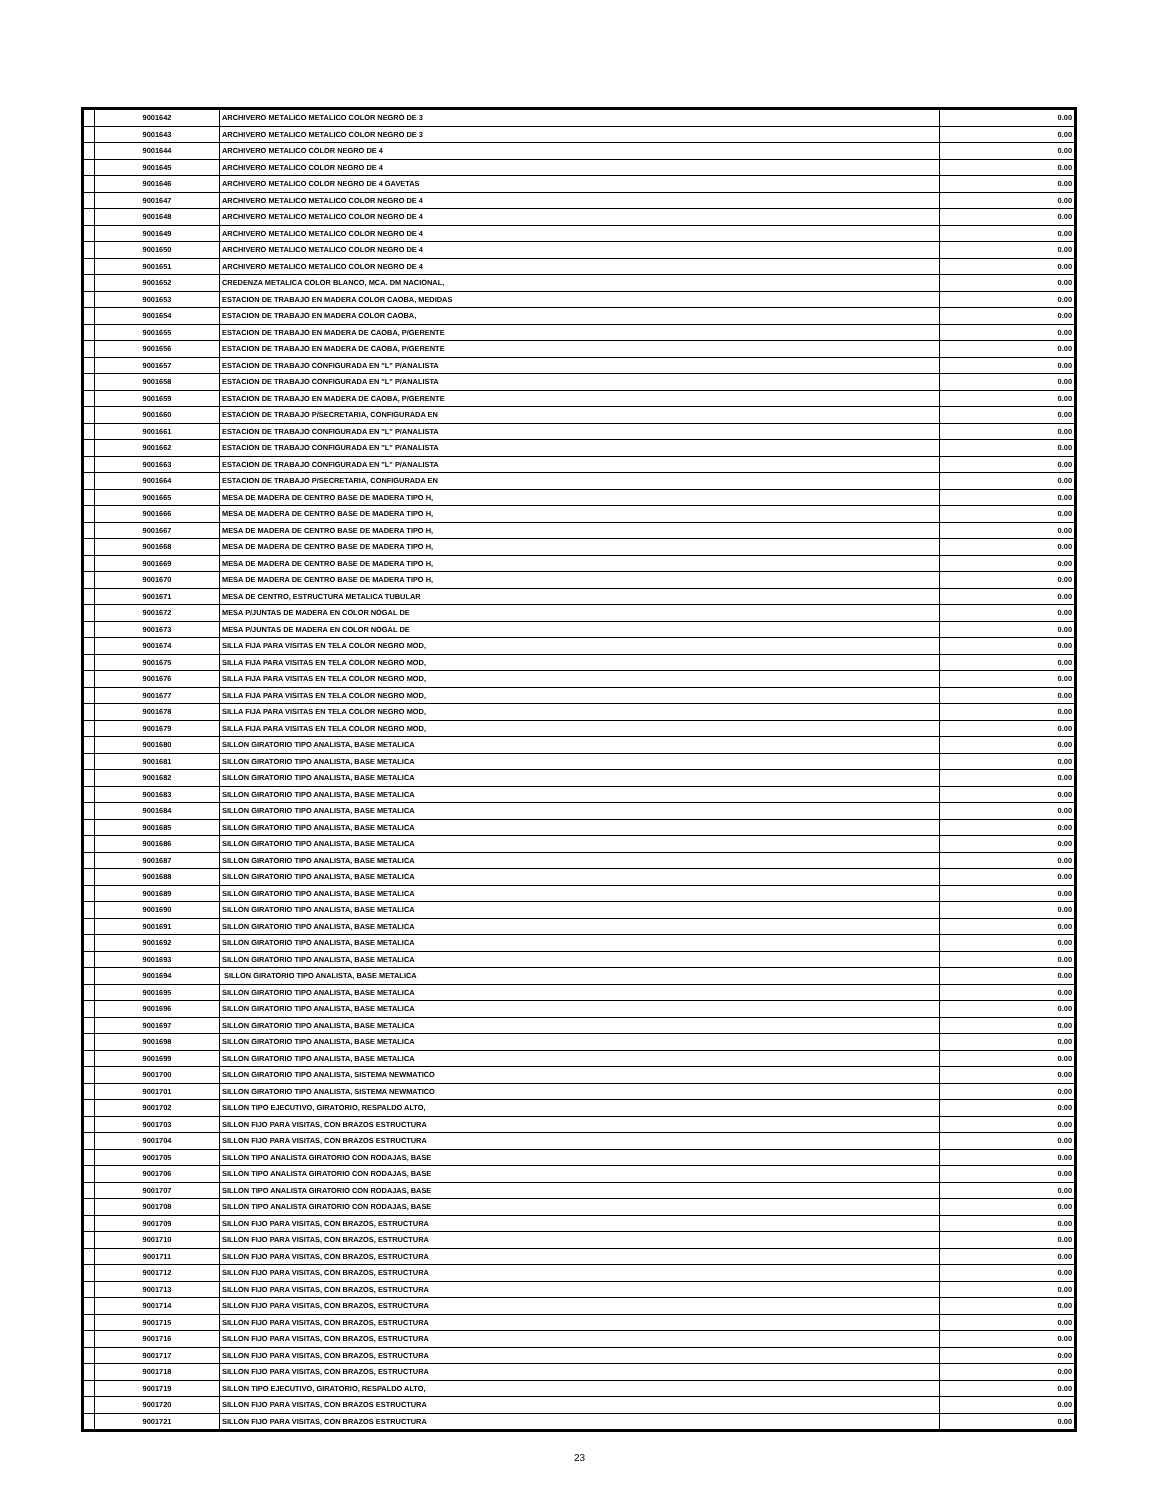| | 9001642 | ARCHIVERO METALICO METALICO COLOR NEGRO DE 3 | 0.00 |
| | 9001643 | ARCHIVERO METALICO METALICO COLOR NEGRO DE 3 | 0.00 |
| | 9001644 | ARCHIVERO METALICO COLOR NEGRO DE 4 | 0.00 |
| | 9001645 | ARCHIVERO METALICO COLOR NEGRO DE 4 | 0.00 |
| | 9001646 | ARCHIVERO METALICO COLOR NEGRO DE 4 GAVETAS | 0.00 |
| | 9001647 | ARCHIVERO METALICO METALICO COLOR NEGRO DE 4 | 0.00 |
| | 9001648 | ARCHIVERO METALICO METALICO COLOR NEGRO DE 4 | 0.00 |
| | 9001649 | ARCHIVERO METALICO METALICO COLOR NEGRO DE 4 | 0.00 |
| | 9001650 | ARCHIVERO METALICO METALICO COLOR NEGRO DE 4 | 0.00 |
| | 9001651 | ARCHIVERO METALICO METALICO COLOR NEGRO DE 4 | 0.00 |
| | 9001652 | CREDENZA METALICA COLOR BLANCO, MCA. DM NACIONAL, | 0.00 |
| | 9001653 | ESTACION DE TRABAJO EN MADERA COLOR CAOBA, MEDIDAS | 0.00 |
| | 9001654 | ESTACION DE TRABAJO EN MADERA COLOR CAOBA, | 0.00 |
| | 9001655 | ESTACION DE TRABAJO EN MADERA DE CAOBA, P/GERENTE | 0.00 |
| | 9001656 | ESTACION DE TRABAJO EN MADERA DE CAOBA, P/GERENTE | 0.00 |
| | 9001657 | ESTACION DE TRABAJO CONFIGURADA EN "L" P/ANALISTA | 0.00 |
| | 9001658 | ESTACION DE TRABAJO CONFIGURADA EN "L" P/ANALISTA | 0.00 |
| | 9001659 | ESTACION DE TRABAJO EN MADERA DE CAOBA, P/GERENTE | 0.00 |
| | 9001660 | ESTACION DE TRABAJO P/SECRETARIA, CONFIGURADA EN | 0.00 |
| | 9001661 | ESTACION DE TRABAJO CONFIGURADA EN "L" P/ANALISTA | 0.00 |
| | 9001662 | ESTACION DE TRABAJO CONFIGURADA EN "L" P/ANALISTA | 0.00 |
| | 9001663 | ESTACION DE TRABAJO CONFIGURADA EN "L" P/ANALISTA | 0.00 |
| | 9001664 | ESTACION DE TRABAJO P/SECRETARIA, CONFIGURADA EN | 0.00 |
| | 9001665 | MESA DE MADERA DE CENTRO BASE DE MADERA TIPO H, | 0.00 |
| | 9001666 | MESA DE MADERA DE CENTRO BASE DE MADERA TIPO H, | 0.00 |
| | 9001667 | MESA DE MADERA DE CENTRO BASE DE MADERA TIPO H, | 0.00 |
| | 9001668 | MESA DE MADERA DE CENTRO BASE DE MADERA TIPO H, | 0.00 |
| | 9001669 | MESA DE MADERA DE CENTRO BASE DE MADERA TIPO H, | 0.00 |
| | 9001670 | MESA DE MADERA DE CENTRO BASE DE MADERA TIPO H, | 0.00 |
| | 9001671 | MESA DE CENTRO, ESTRUCTURA METALICA TUBULAR | 0.00 |
| | 9001672 | MESA P/JUNTAS DE MADERA EN COLOR NOGAL DE | 0.00 |
| | 9001673 | MESA P/JUNTAS DE MADERA EN COLOR NOGAL DE | 0.00 |
| | 9001674 | SILLA FIJA PARA VISITAS EN TELA COLOR NEGRO MOD, | 0.00 |
| | 9001675 | SILLA FIJA PARA VISITAS EN TELA COLOR NEGRO MOD, | 0.00 |
| | 9001676 | SILLA FIJA PARA VISITAS EN TELA COLOR NEGRO MOD, | 0.00 |
| | 9001677 | SILLA FIJA PARA VISITAS EN TELA COLOR NEGRO MOD, | 0.00 |
| | 9001678 | SILLA FIJA PARA VISITAS EN TELA COLOR NEGRO MOD, | 0.00 |
| | 9001679 | SILLA FIJA PARA VISITAS EN TELA COLOR NEGRO MOD, | 0.00 |
| | 9001680 | SILLON GIRATORIO TIPO ANALISTA, BASE METALICA | 0.00 |
| | 9001681 | SILLON GIRATORIO TIPO ANALISTA, BASE METALICA | 0.00 |
| | 9001682 | SILLON GIRATORIO TIPO ANALISTA, BASE METALICA | 0.00 |
| | 9001683 | SILLON GIRATORIO TIPO ANALISTA, BASE METALICA | 0.00 |
| | 9001684 | SILLON GIRATORIO TIPO ANALISTA, BASE METALICA | 0.00 |
| | 9001685 | SILLON GIRATORIO TIPO ANALISTA, BASE METALICA | 0.00 |
| | 9001686 | SILLON GIRATORIO TIPO ANALISTA, BASE METALICA | 0.00 |
| | 9001687 | SILLON GIRATORIO TIPO ANALISTA, BASE METALICA | 0.00 |
| | 9001688 | SILLON GIRATORIO TIPO ANALISTA, BASE METALICA | 0.00 |
| | 9001689 | SILLON GIRATORIO TIPO ANALISTA, BASE METALICA | 0.00 |
| | 9001690 | SILLON GIRATORIO TIPO ANALISTA, BASE METALICA | 0.00 |
| | 9001691 | SILLON GIRATORIO TIPO ANALISTA, BASE METALICA | 0.00 |
| | 9001692 | SILLON GIRATORIO TIPO ANALISTA, BASE METALICA | 0.00 |
| | 9001693 | SILLON GIRATORIO TIPO ANALISTA, BASE METALICA | 0.00 |
| | 9001694 | SILLON GIRATORIO TIPO ANALISTA, BASE METALICA | 0.00 |
| | 9001695 | SILLON GIRATORIO TIPO ANALISTA, BASE METALICA | 0.00 |
| | 9001696 | SILLON GIRATORIO TIPO ANALISTA, BASE METALICA | 0.00 |
| | 9001697 | SILLON GIRATORIO TIPO ANALISTA, BASE METALICA | 0.00 |
| | 9001698 | SILLON GIRATORIO TIPO ANALISTA, BASE METALICA | 0.00 |
| | 9001699 | SILLON GIRATORIO TIPO ANALISTA, BASE METALICA | 0.00 |
| | 9001700 | SILLON GIRATORIO TIPO ANALISTA, SISTEMA NEWMATICO | 0.00 |
| | 9001701 | SILLON GIRATORIO TIPO ANALISTA, SISTEMA NEWMATICO | 0.00 |
| | 9001702 | SILLON TIPO EJECUTIVO, GIRATORIO, RESPALDO ALTO, | 0.00 |
| | 9001703 | SILLON FIJO PARA VISITAS, CON BRAZOS ESTRUCTURA | 0.00 |
| | 9001704 | SILLON FIJO PARA VISITAS, CON BRAZOS ESTRUCTURA | 0.00 |
| | 9001705 | SILLON TIPO ANALISTA GIRATORIO CON RODAJAS, BASE | 0.00 |
| | 9001706 | SILLON TIPO ANALISTA GIRATORIO CON RODAJAS, BASE | 0.00 |
| | 9001707 | SILLON TIPO ANALISTA GIRATORIO CON RODAJAS, BASE | 0.00 |
| | 9001708 | SILLON TIPO ANALISTA GIRATORIO CON RODAJAS, BASE | 0.00 |
| | 9001709 | SILLON FIJO PARA VISITAS, CON BRAZOS, ESTRUCTURA | 0.00 |
| | 9001710 | SILLON FIJO PARA VISITAS, CON BRAZOS, ESTRUCTURA | 0.00 |
| | 9001711 | SILLON FIJO PARA VISITAS, CON BRAZOS, ESTRUCTURA | 0.00 |
| | 9001712 | SILLON FIJO PARA VISITAS, CON BRAZOS, ESTRUCTURA | 0.00 |
| | 9001713 | SILLON FIJO PARA VISITAS, CON BRAZOS, ESTRUCTURA | 0.00 |
| | 9001714 | SILLON FIJO PARA VISITAS, CON BRAZOS, ESTRUCTURA | 0.00 |
| | 9001715 | SILLON FIJO PARA VISITAS, CON BRAZOS, ESTRUCTURA | 0.00 |
| | 9001716 | SILLON FIJO PARA VISITAS, CON BRAZOS, ESTRUCTURA | 0.00 |
| | 9001717 | SILLON FIJO PARA VISITAS, CON BRAZOS, ESTRUCTURA | 0.00 |
| | 9001718 | SILLON FIJO PARA VISITAS, CON BRAZOS, ESTRUCTURA | 0.00 |
| | 9001719 | SILLON TIPO EJECUTIVO, GIRATORIO, RESPALDO ALTO, | 0.00 |
| | 9001720 | SILLON FIJO PARA VISITAS, CON BRAZOS ESTRUCTURA | 0.00 |
| | 9001721 | SILLON FIJO PARA VISITAS, CON BRAZOS ESTRUCTURA | 0.00 |
23